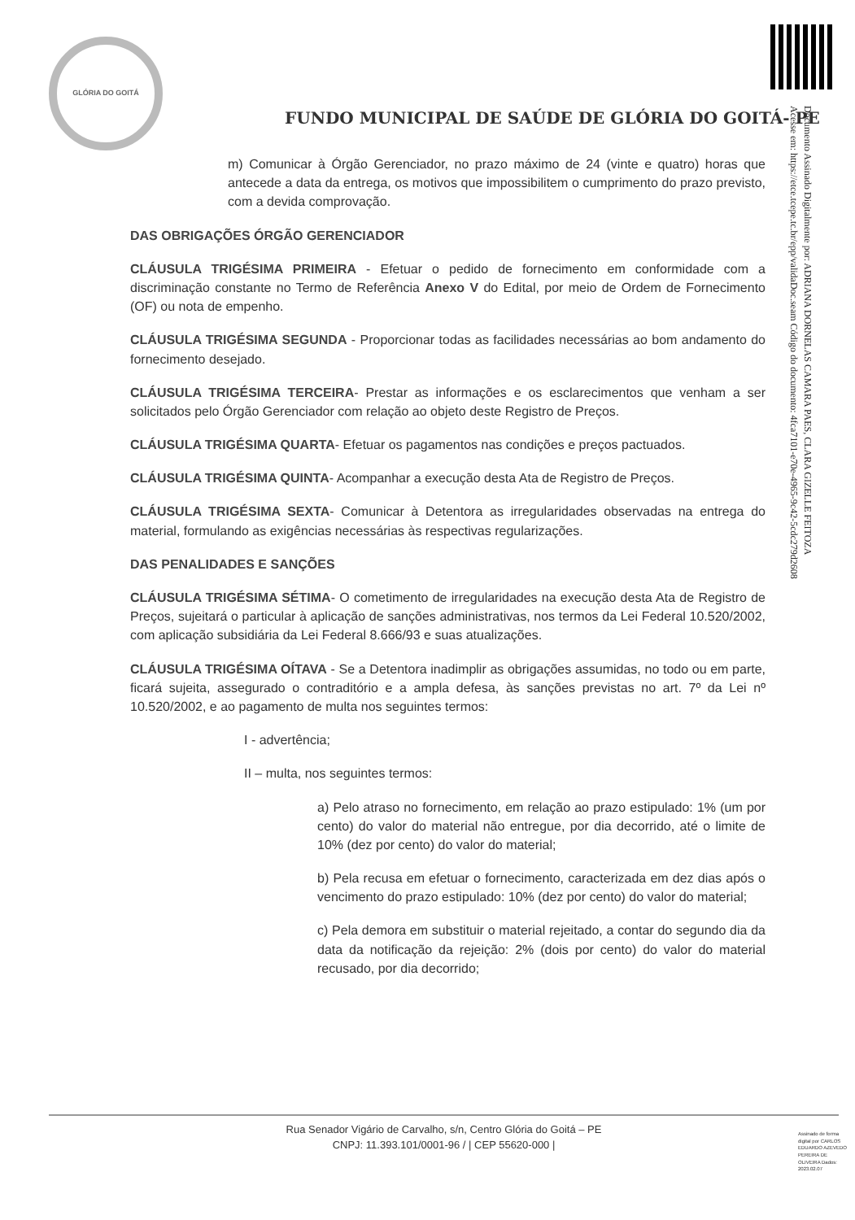Documento Assinado Digitalmente por: ADRIANA DORNELAS CAMARA PAES, CLARA GIZELLE FEITOZA
Acesse em: https://etce.tcepe.tc.br/epp/validaDoc.seam Código do documento: 4fca7101-e70e-4965-9c42-5cdc279d2608
GLÓRIA DO GOITÁ
FUNDO MUNICIPAL DE SAÚDE DE GLÓRIA DO GOITÁ- PE
m) Comunicar à Órgão Gerenciador, no prazo máximo de 24 (vinte e quatro) horas que antecede a data da entrega, os motivos que impossibilitem o cumprimento do prazo previsto, com a devida comprovação.
DAS OBRIGAÇÕES ÓRGÃO GERENCIADOR
CLÁUSULA TRIGÉSIMA PRIMEIRA - Efetuar o pedido de fornecimento em conformidade com a discriminação constante no Termo de Referência Anexo V do Edital, por meio de Ordem de Fornecimento (OF) ou nota de empenho.
CLÁUSULA TRIGÉSIMA SEGUNDA - Proporcionar todas as facilidades necessárias ao bom andamento do fornecimento desejado.
CLÁUSULA TRIGÉSIMA TERCEIRA- Prestar as informações e os esclarecimentos que venham a ser solicitados pelo Órgão Gerenciador com relação ao objeto deste Registro de Preços.
CLÁUSULA TRIGÉSIMA QUARTA- Efetuar os pagamentos nas condições e preços pactuados.
CLÁUSULA TRIGÉSIMA QUINTA- Acompanhar a execução desta Ata de Registro de Preços.
CLÁUSULA TRIGÉSIMA SEXTA- Comunicar à Detentora as irregularidades observadas na entrega do material, formulando as exigências necessárias às respectivas regularizações.
DAS PENALIDADES E SANÇÕES
CLÁUSULA TRIGÉSIMA SÉTIMA- O cometimento de irregularidades na execução desta Ata de Registro de Preços, sujeitará o particular à aplicação de sanções administrativas, nos termos da Lei Federal 10.520/2002, com aplicação subsidiária da Lei Federal 8.666/93 e suas atualizações.
CLÁUSULA TRIGÉSIMA OÍTAVA - Se a Detentora inadimplir as obrigações assumidas, no todo ou em parte, ficará sujeita, assegurado o contraditório e a ampla defesa, às sanções previstas no art. 7º da Lei nº 10.520/2002, e ao pagamento de multa nos seguintes termos:
I - advertência;
II – multa, nos seguintes termos:
a) Pelo atraso no fornecimento, em relação ao prazo estipulado: 1% (um por cento) do valor do material não entregue, por dia decorrido, até o limite de 10% (dez por cento) do valor do material;
b) Pela recusa em efetuar o fornecimento, caracterizada em dez dias após o vencimento do prazo estipulado: 10% (dez por cento) do valor do material;
c) Pela demora em substituir o material rejeitado, a contar do segundo dia da data da notificação da rejeição: 2% (dois por cento) do valor do material recusado, por dia decorrido;
Rua Senador Vigário de Carvalho, s/n, Centro Glória do Goitá – PE
CNPJ: 11.393.101/0001-96 / | CEP 55620-000 |
Assinado de forma digital por CARLOS EDUARDO AZEVEDO PEREIRA DE OLIVEIRA Dados: 2023.02.07